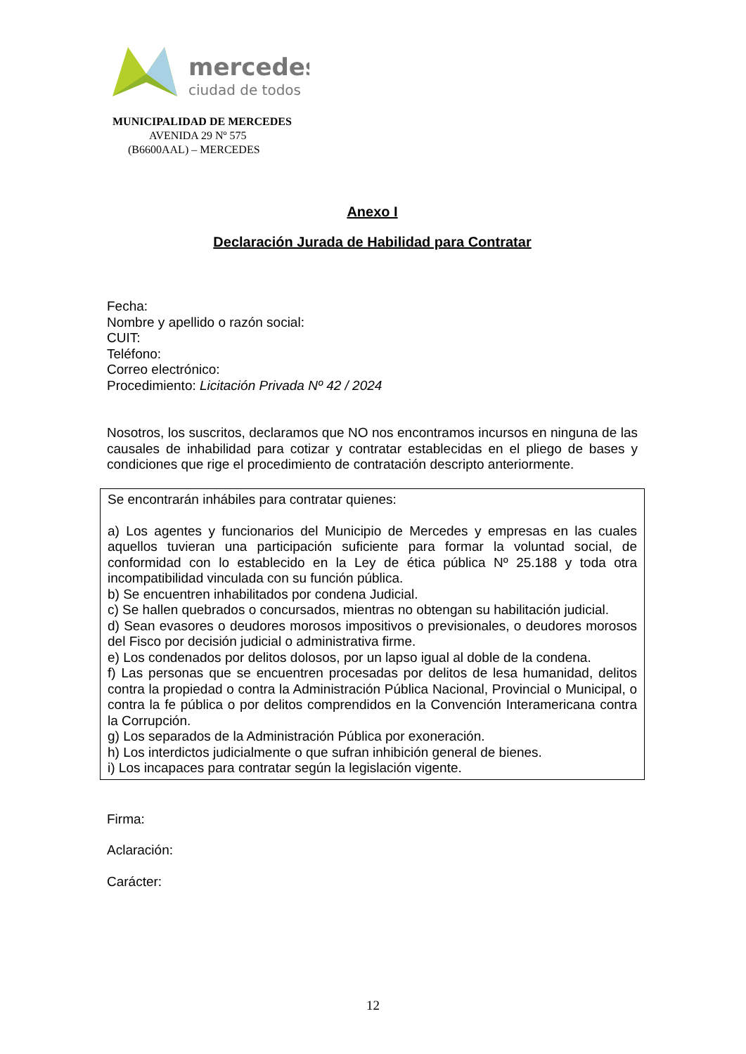mercedes
ciudad de todos
MUNICIPALIDAD DE MERCEDES
AVENIDA 29 Nº 575
(B6600AAL) – MERCEDES
Anexo I
Declaración Jurada de Habilidad para Contratar
Fecha:
Nombre y apellido o razón social:
CUIT:
Teléfono:
Correo electrónico:
Procedimiento: Licitación Privada Nº 42 / 2024
Nosotros, los suscritos, declaramos que NO nos encontramos incursos en ninguna de las causales de inhabilidad para cotizar y contratar establecidas en el pliego de bases y condiciones que rige el procedimiento de contratación descripto anteriormente.
Se encontrarán inhábiles para contratar quienes:
a) Los agentes y funcionarios del Municipio de Mercedes y empresas en las cuales aquellos tuvieran una participación suficiente para formar la voluntad social, de conformidad con lo establecido en la Ley de ética pública Nº 25.188 y toda otra incompatibilidad vinculada con su función pública.
b) Se encuentren inhabilitados por condena Judicial.
c) Se hallen quebrados o concursados, mientras no obtengan su habilitación judicial.
d) Sean evasores o deudores morosos impositivos o previsionales, o deudores morosos del Fisco por decisión judicial o administrativa firme.
e) Los condenados por delitos dolosos, por un lapso igual al doble de la condena.
f) Las personas que se encuentren procesadas por delitos de lesa humanidad, delitos contra la propiedad o contra la Administración Pública Nacional, Provincial o Municipal, o contra la fe pública o por delitos comprendidos en la Convención Interamericana contra la Corrupción.
g) Los separados de la Administración Pública por exoneración.
h) Los interdictos judicialmente o que sufran inhibición general de bienes.
i) Los incapaces para contratar según la legislación vigente.
Firma:
Aclaración:
Carácter:
12